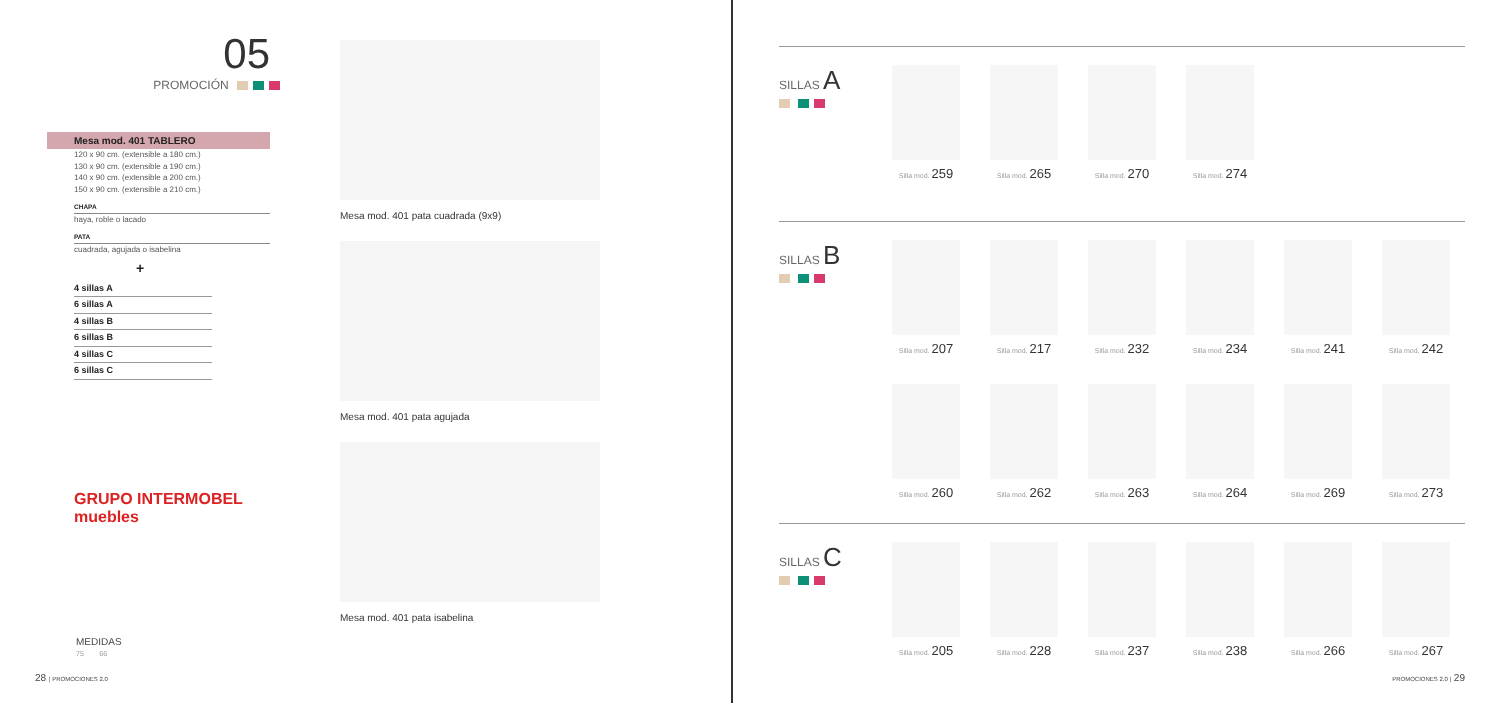05
PROMOCIÓN
Mesa mod. 401 TABLERO
120 x 90 cm. (extensible a 180 cm.)
130 x 90 cm. (extensible a 190 cm.)
140 x 90 cm. (extensible a 200 cm.)
150 x 90 cm. (extensible a 210 cm.)
CHAPA
haya, roble o lacado
PATA
cuadrada, agujada o isabelina
+
4 sillas A
6 sillas A
4 sillas B
6 sillas B
4 sillas C
6 sillas C
GRUPO INTERMOBEL muebles
MEDIDAS
75 66
Mesa mod. 401 pata cuadrada (9x9)
Mesa mod. 401 pata agujada
Mesa mod. 401 pata isabelina
28 | PROMOCIONES 2.0
SILLAS A
Silla mod. 259
Silla mod. 265
Silla mod. 270
Silla mod. 274
SILLAS B
Silla mod. 207
Silla mod. 217
Silla mod. 232
Silla mod. 234
Silla mod. 241
Silla mod. 242
Silla mod. 260
Silla mod. 262
Silla mod. 263
Silla mod. 264
Silla mod. 269
Silla mod. 273
SILLAS C
Silla mod. 205
Silla mod. 228
Silla mod. 237
Silla mod. 238
Silla mod. 266
Silla mod. 267
PROMOCIONES 2.0 | 29